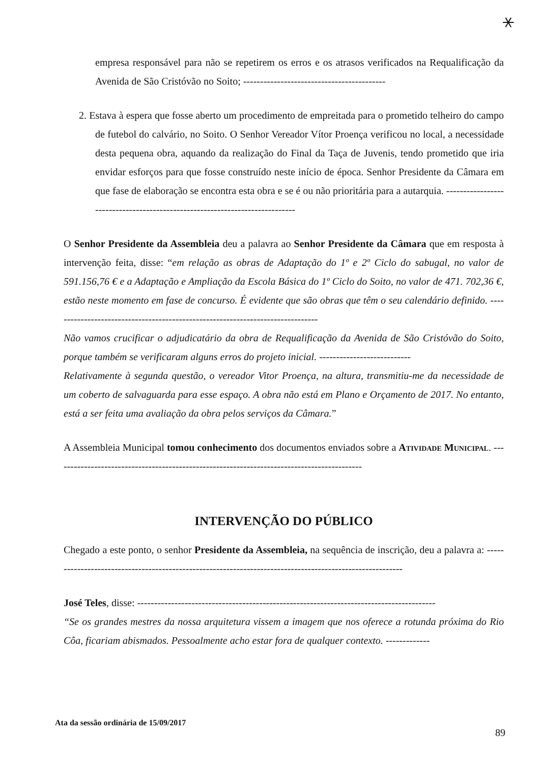⚹
empresa responsável para não se repetirem os erros e os atrasos verificados na Requalificação da Avenida de São Cristóvão no Soito; ------------------------------------------
2. Estava à espera que fosse aberto um procedimento de empreitada para o prometido telheiro do campo de futebol do calvário, no Soito. O Senhor Vereador Vítor Proença verificou no local, a necessidade desta pequena obra, aquando da realização do Final da Taça de Juvenis, tendo prometido que iria envidar esforços para que fosse construído neste início de época. Senhor Presidente da Câmara em que fase de elaboração se encontra esta obra e se é ou não prioritária para a autarquia. ----------------------------------------------------------------------------
O Senhor Presidente da Assembleia deu a palavra ao Senhor Presidente da Câmara que em resposta à intervenção feita, disse: “em relação as obras de Adaptação do 1º e 2º Ciclo do sabugal, no valor de 591.156,76 € e a Adaptação e Ampliação da Escola Básica do 1º Ciclo do Soito, no valor de 471. 702,36 €, estão neste momento em fase de concurso. É evidente que são obras que têm o seu calendário definido. -------------------------------------------------------------------------------
Não vamos crucificar o adjudicatário da obra de Requalificação da Avenida de São Cristóvão do Soito, porque também se verificaram alguns erros do projeto inicial. ---------------------------
Relativamente à segunda questão, o vereador Vitor Proença, na altura, transmitiu-me da necessidade de um coberto de salvaguarda para esse espaço. A obra não está em Plano e Orçamento de 2017. No entanto, está a ser feita uma avaliação da obra pelos serviços da Câmara.”
A Assembleia Municipal tomou conhecimento dos documentos enviados sobre a Atividade Municipal. -------------------------------------------------------------------------------------------
INTERVENÇÃO DO PÚBLICO
Chegado a este ponto, o senhor Presidente da Assembleia, na sequência de inscrição, deu a palavra a: ---------------------------------------------------------------------------------------------------------
José Teles, disse: ----------------------------------------------------------------------------------------
“Se os grandes mestres da nossa arquitetura vissem a imagem que nos oferece a rotunda próxima do Rio Côa, ficariam abismados. Pessoalmente acho estar fora de qualquer contexto. -------------
Ata da sessão ordinária de 15/09/2017 89